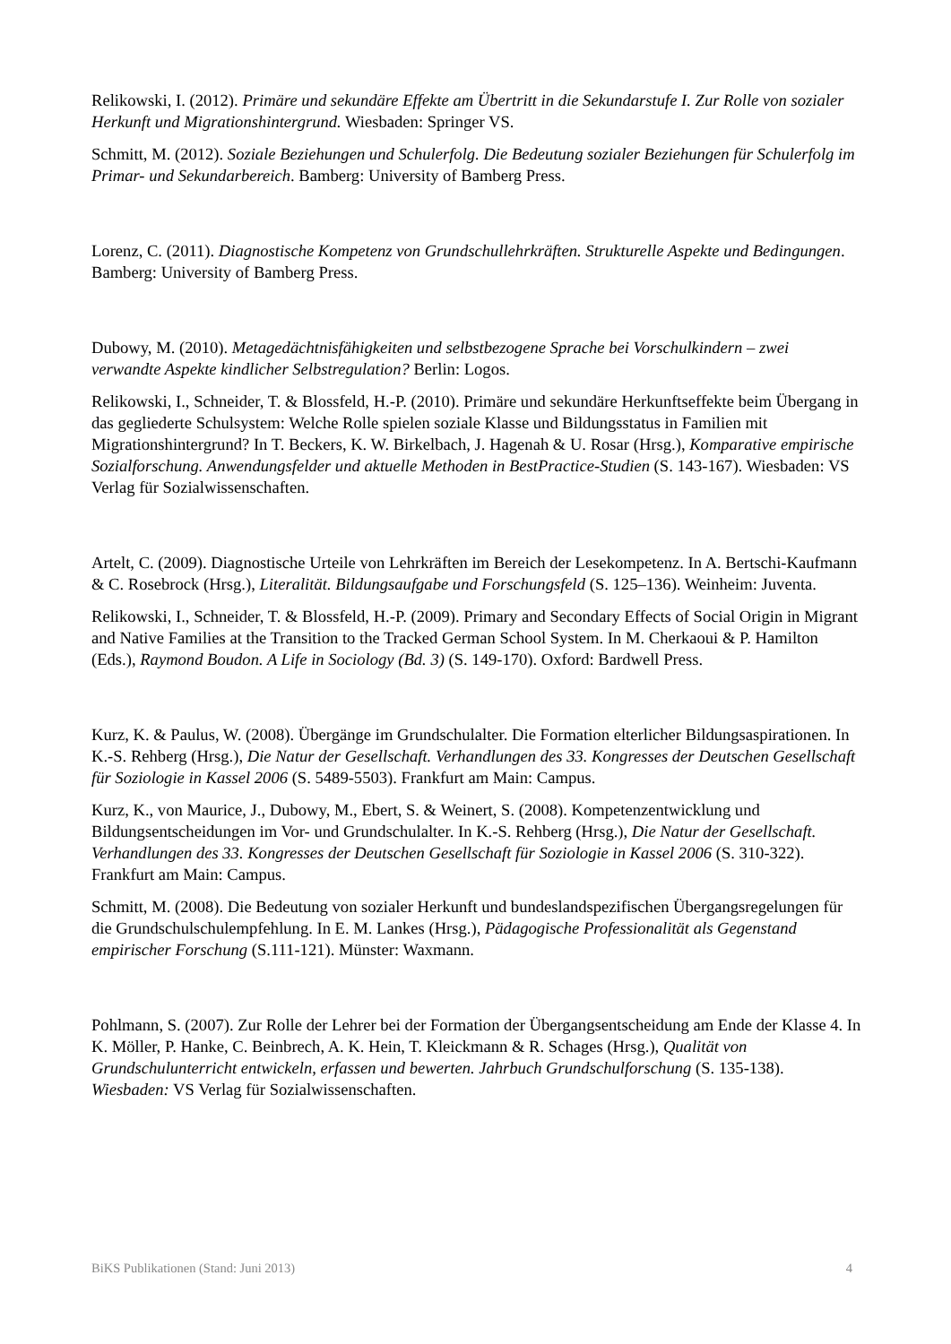Relikowski, I. (2012). Primäre und sekundäre Effekte am Übertritt in die Sekundarstufe I. Zur Rolle von sozialer Herkunft und Migrationshintergrund. Wiesbaden: Springer VS.
Schmitt, M. (2012). Soziale Beziehungen und Schulerfolg. Die Bedeutung sozialer Beziehungen für Schulerfolg im Primar- und Sekundarbereich. Bamberg: University of Bamberg Press.
Lorenz, C. (2011). Diagnostische Kompetenz von Grundschullehrkräften. Strukturelle Aspekte und Bedingungen. Bamberg: University of Bamberg Press.
Dubowy, M. (2010). Metagedächtnisfähigkeiten und selbstbezogene Sprache bei Vorschulkindern – zwei verwandte Aspekte kindlicher Selbstregulation? Berlin: Logos.
Relikowski, I., Schneider, T. & Blossfeld, H.-P. (2010). Primäre und sekundäre Herkunftseffekte beim Übergang in das gegliederte Schulsystem: Welche Rolle spielen soziale Klasse und Bildungsstatus in Familien mit Migrationshintergrund? In T. Beckers, K. W. Birkelbach, J. Hagenah & U. Rosar (Hrsg.), Komparative empirische Sozialforschung. Anwendungsfelder und aktuelle Methoden in BestPractice-Studien (S. 143-167). Wiesbaden: VS Verlag für Sozialwissenschaften.
Artelt, C. (2009). Diagnostische Urteile von Lehrkräften im Bereich der Lesekompetenz. In A. Bertschi-Kaufmann & C. Rosebrock (Hrsg.), Literalität. Bildungsaufgabe und Forschungsfeld (S. 125–136). Weinheim: Juventa.
Relikowski, I., Schneider, T. & Blossfeld, H.-P. (2009). Primary and Secondary Effects of Social Origin in Migrant and Native Families at the Transition to the Tracked German School System. In M. Cherkaoui & P. Hamilton (Eds.), Raymond Boudon. A Life in Sociology (Bd. 3) (S. 149-170). Oxford: Bardwell Press.
Kurz, K. & Paulus, W. (2008). Übergänge im Grundschulalter. Die Formation elterlicher Bildungsaspirationen. In K.-S. Rehberg (Hrsg.), Die Natur der Gesellschaft. Verhandlungen des 33. Kongresses der Deutschen Gesellschaft für Soziologie in Kassel 2006 (S. 5489-5503). Frankfurt am Main: Campus.
Kurz, K., von Maurice, J., Dubowy, M., Ebert, S. & Weinert, S. (2008). Kompetenzentwicklung und Bildungsentscheidungen im Vor- und Grundschulalter. In K.-S. Rehberg (Hrsg.), Die Natur der Gesellschaft. Verhandlungen des 33. Kongresses der Deutschen Gesellschaft für Soziologie in Kassel 2006 (S. 310-322). Frankfurt am Main: Campus.
Schmitt, M. (2008). Die Bedeutung von sozialer Herkunft und bundeslandspezifischen Übergangsregelungen für die Grundschulschulempfehlung. In E. M. Lankes (Hrsg.), Pädagogische Professionalität als Gegenstand empirischer Forschung (S.111-121). Münster: Waxmann.
Pohlmann, S. (2007). Zur Rolle der Lehrer bei der Formation der Übergangsentscheidung am Ende der Klasse 4. In K. Möller, P. Hanke, C. Beinbrech, A. K. Hein, T. Kleickmann & R. Schages (Hrsg.), Qualität von Grundschulunterricht entwickeln, erfassen und bewerten. Jahrbuch Grundschulforschung (S. 135-138). Wiesbaden: VS Verlag für Sozialwissenschaften.
BiKS Publikationen (Stand: Juni 2013) 4